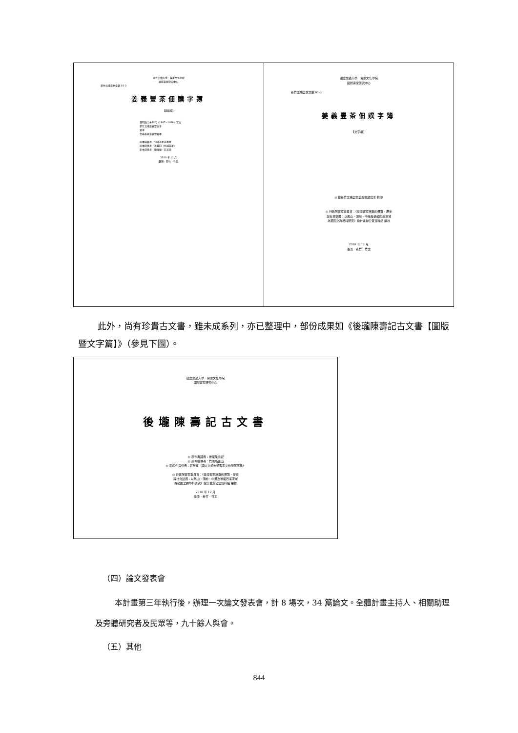國立交通大學．客家文化學院
國際客家研究中心
新竹北埔姜家文獻 01-3
姜義豐茶佃贌字簿
【圖版編】
日明治三十年代（1897~1906）置立
新竹北埔姜義豐立字
寫本
北埔姜家姜義豐藏本
原本典藏者：北埔姜家姜義豐
原本提供者：姜重四（北埔姜家）
影本提供者：陳運棟、莊英章
2010 年 12 月
臺灣．新竹．竹北
國立交通大學．客家文化學院
國際客家研究中心
新竹北埔姜家文獻 01-3
姜義豐茶佃贌字簿
【文字編】
◎ 據新竹北埔姜家姜義豐藏寫本 排印
◎ 行政院客家委員會：《臺灣客家族群的聚落、歷史
與社會變遷：以鳳山、頭前、中港及後龍四溪流域
為範圍之跨學科研究》總計畫辦公室資料組 編校
2010 年 12 月
臺灣．新竹．竹北
此外，尚有珍貴古文書，雖未成系列，亦已整理中，部份成果如《後瓏陳壽記古文書【圖版暨文字篇】》（參見下圖）。
國立交通大學．客家文化學院
國際客家研究中心
後壠陳壽記古文書
◎ 原件典藏者：後龍陳壽記
◎ 原件提供者：竹南陳金田
◎ 影印件提供者：莊英章（國立交通大學客家文化學院院長）
◎ 行政院客家委員會：《臺灣客家族群的聚落、歷史
與社會變遷：以鳳山、頭前、中港及後龍四溪流域
為範圍之跨學科研究》總計畫辦公室資料組 編校
2010 年 12 月
臺灣．新竹．竹北
（四）論文發表會
本計畫第三年執行後，辦理一次論文發表會，計 8 場次，34 篇論文。全體計畫主持人、相關助理及旁聽研究者及民眾等，九十餘人與會。
（五）其他
844